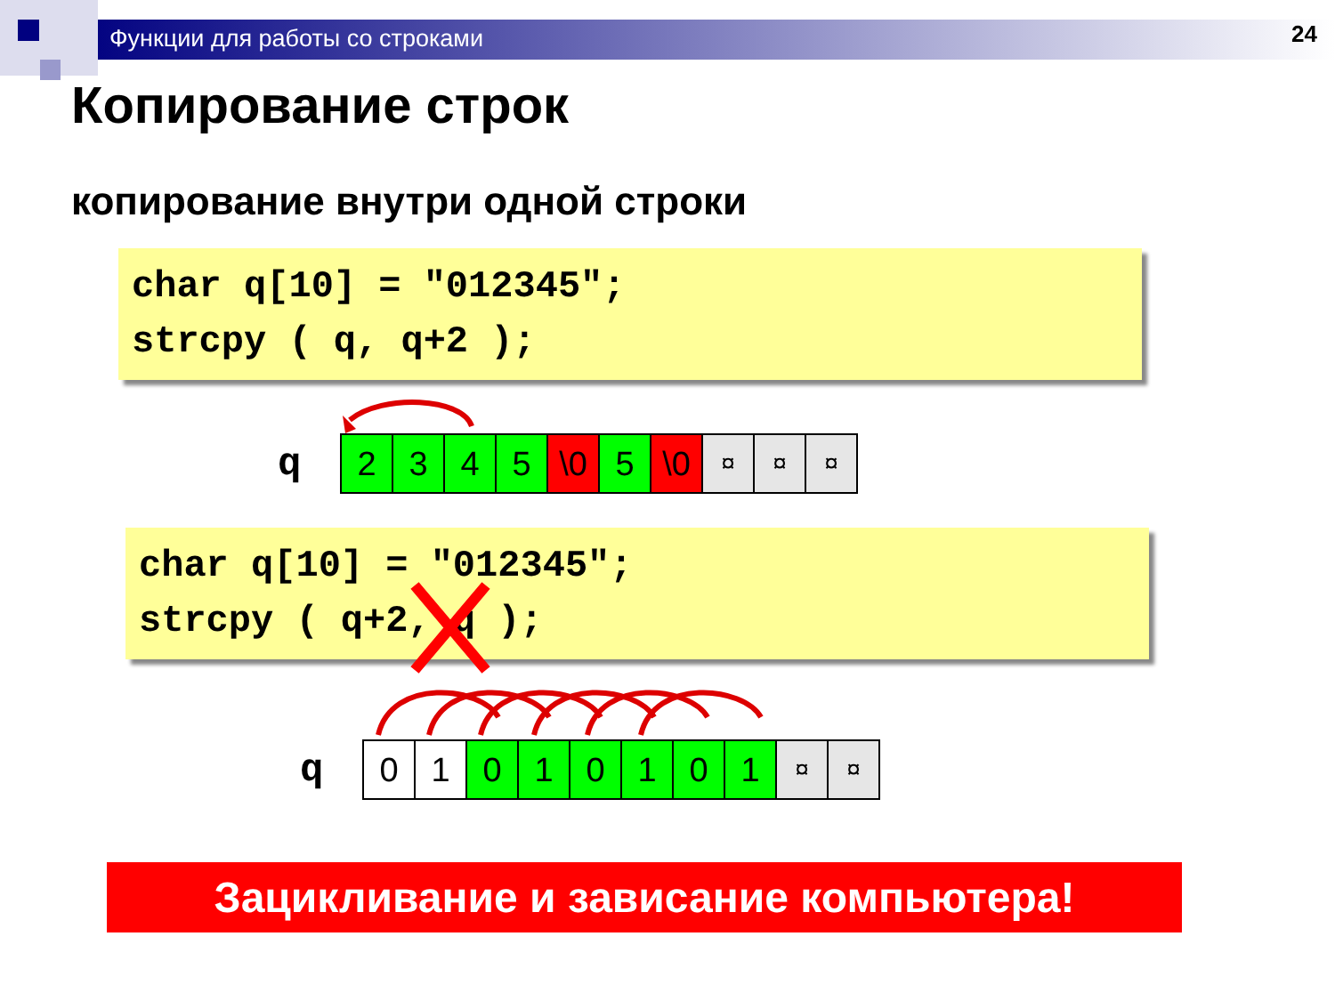Функции для работы со строками 24
Копирование строк
копирование внутри одной строки
char q[10] = "012345"; strcpy ( q, q+2 );
q
| 2 | 3 | 4 | 5 | \0 | 5 | \0 | ¤ | ¤ | ¤ |
char q[10] = "012345"; strcpy ( q+2, q );
q
| 0 | 1 | 0 | 1 | 0 | 1 | 0 | 1 | ¤ | ¤ |
Зацикливание и зависание компьютера!